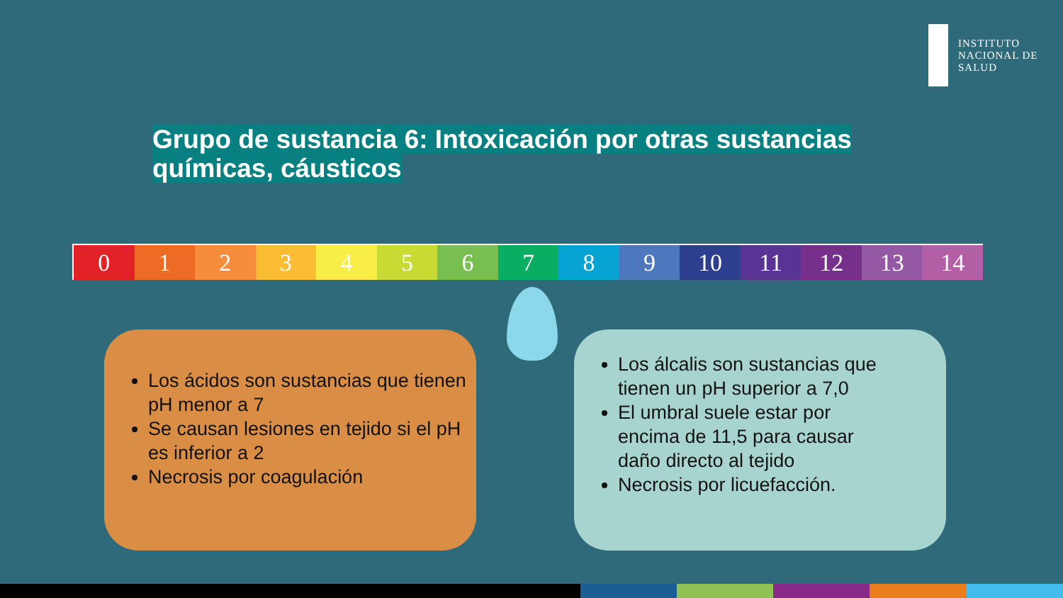INSTITUTO
NACIONAL DE
SALUD
Grupo de sustancia 6: Intoxicación por otras sustancias químicas, cáusticos
0 1 2 3 4 5 6 7 8 9 10 11 12 13 14
Los ácidos son sustancias que tienen pH menor a 7
Se causan lesiones en tejido si el pH es inferior a 2
Necrosis por coagulación
Los álcalis son sustancias que tienen un pH superior a 7,0
El umbral suele estar por encima de 11,5 para causar daño directo al tejido
Necrosis por licuefacción.